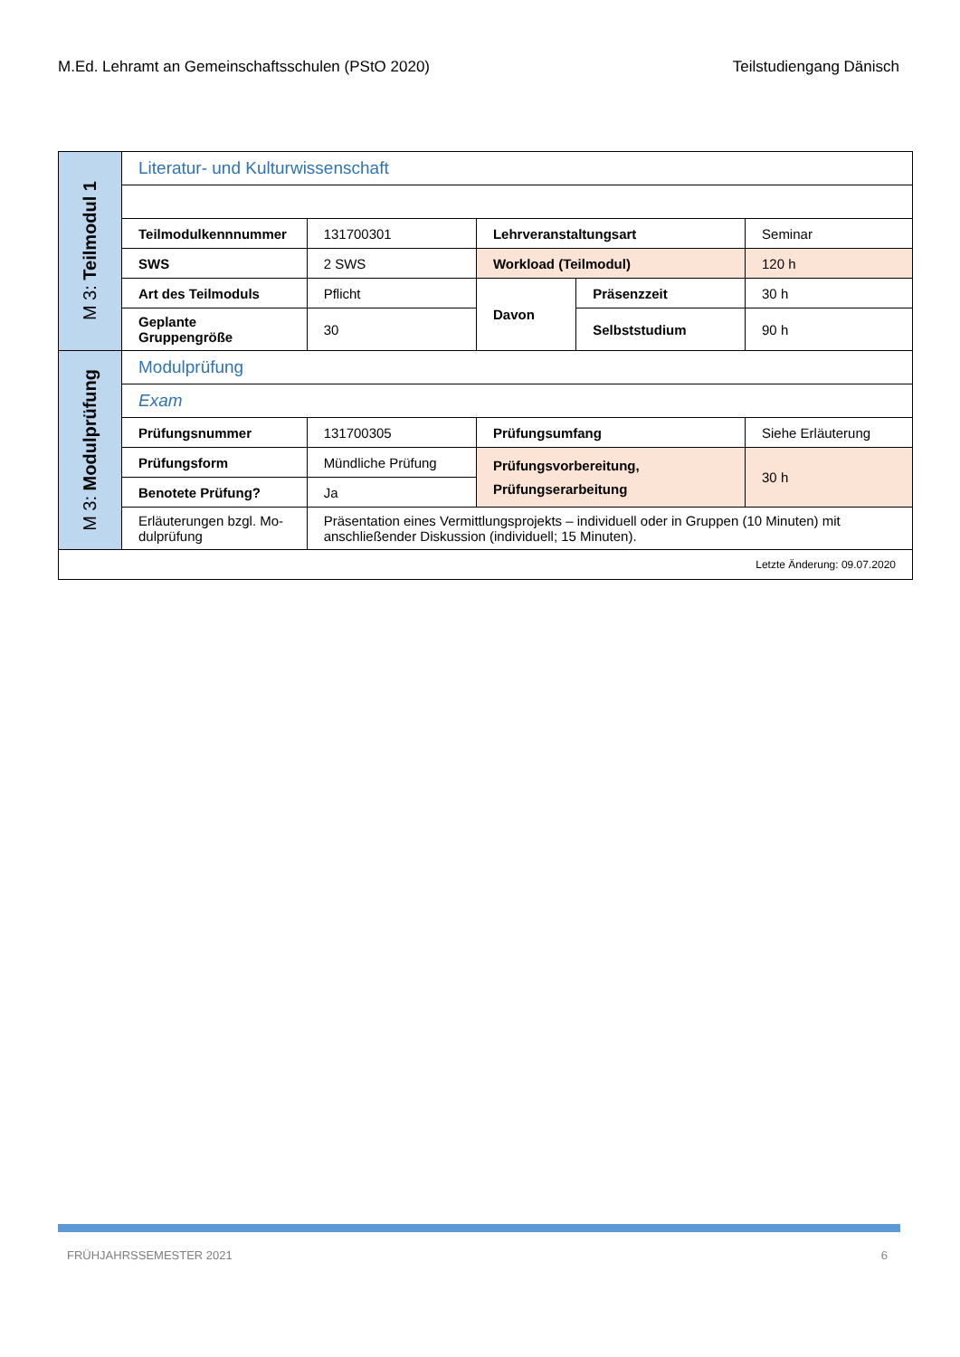M.Ed. Lehramt an Gemeinschaftsschulen (PStO 2020) Teilstudiengang Dänisch
| M 3: Teilmodul 1 | Literatur- und Kulturwissenschaft | | | | |
| | Teilmodulkennnummer | 131700301 | Lehrveranstaltungsart | | Seminar |
| | SWS | 2 SWS | Workload (Teilmodul) | | 120 h |
| | Art des Teilmoduls | Pflicht | Davon | Präsenzzeit | 30 h |
| | Geplante Gruppengröße | 30 | | Selbststudium | 90 h |
| M 3: Modulprüfung | Modulprüfung | | | | |
| | Exam | | | | |
| | Prüfungsnummer | 131700305 | Prüfungsumfang | | Siehe Erläuterung |
| | Prüfungsform | Mündliche Prüfung | Prüfungsvorbereitung, Prüfungserarbeitung | | 30 h |
| | Benotete Prüfung? | Ja | | | |
| | Erläuterungen bzgl. Mo- dulprüfung | Präsentation eines Vermittlungsprojekts – individuell oder in Gruppen (10 Minuten) mit anschließender Diskussion (individuell; 15 Minuten). | | | |
| Letzte Änderung: 09.07.2020 | | | | | |
FRÜHJAHRSSEMESTER 2021 6